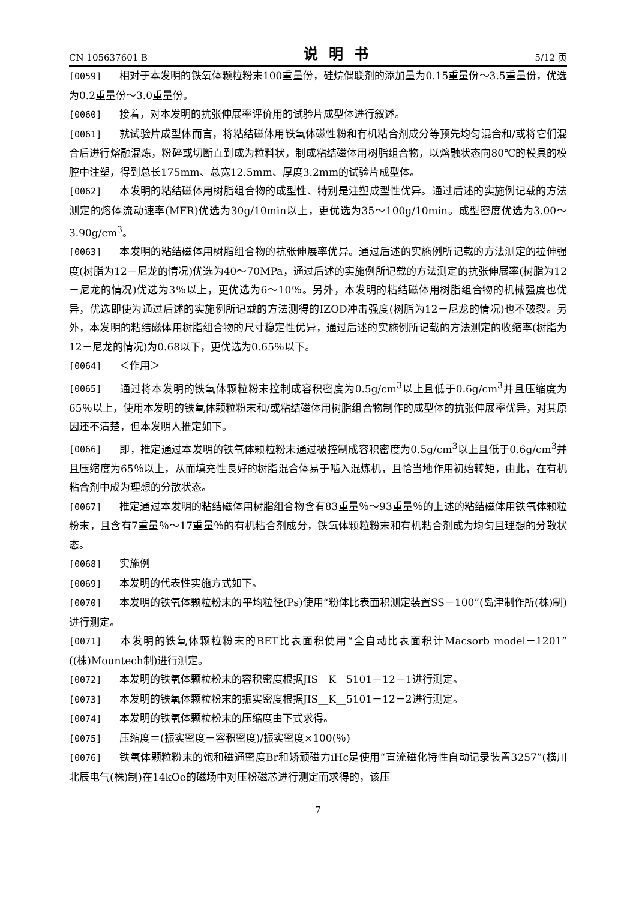CN 105637601 B 说明书 5/12 页
[0059] 相对于本发明的铁氧体颗粒粉末100重量份，硅烷偶联剂的添加量为0.15重量份～3.5重量份，优选为0.2重量份～3.0重量份。
[0060] 接着，对本发明的抗张伸展率评价用的试验片成型体进行叙述。
[0061] 就试验片成型体而言，将粘结磁体用铁氧体磁性粉和有机粘合剂成分等预先均匀混合和/或将它们混合后进行熔融混炼，粉碎或切断直到成为粒料状，制成粘结磁体用树脂组合物，以熔融状态向80℃的模具的模腔中注塑，得到总长175mm、总宽12.5mm、厚度3.2mm的试验片成型体。
[0062] 本发明的粘结磁体用树脂组合物的成型性、特别是注塑成型性优异。通过后述的实施例记载的方法测定的熔体流动速率(MFR)优选为30g/10min以上，更优选为35～100g/10min。成型密度优选为3.00～3.90g/cm<sup>3</sup>。
[0063] 本发明的粘结磁体用树脂组合物的抗张伸展率优异。通过后述的实施例所记载的方法测定的拉伸强度(树脂为12－尼龙的情况)优选为40～70MPa，通过后述的实施例所记载的方法测定的抗张伸展率(树脂为12－尼龙的情况)优选为3％以上，更优选为6～10％。另外，本发明的粘结磁体用树脂组合物的机械强度也优异，优选即使为通过后述的实施例所记载的方法测得的IZOD冲击强度(树脂为12－尼龙的情况)也不破裂。另外，本发明的粘结磁体用树脂组合物的尺寸稳定性优异，通过后述的实施例所记载的方法测定的收缩率(树脂为12－尼龙的情况)为0.68以下，更优选为0.65％以下。
[0064] ＜作用＞
[0065] 通过将本发明的铁氧体颗粒粉末控制成容积密度为0.5g/cm<sup>3</sup>以上且低于0.6g/cm<sup>3</sup>并且压缩度为65％以上，使用本发明的铁氧体颗粒粉末和/或粘结磁体用树脂组合物制作的成型体的抗张伸展率优异，对其原因还不清楚，但本发明人推定如下。
[0066] 即，推定通过本发明的铁氧体颗粒粉末通过被控制成容积密度为0.5g/cm<sup>3</sup>以上且低于0.6g/cm<sup>3</sup>并且压缩度为65％以上，从而填充性良好的树脂混合体易于啮入混炼机，且恰当地作用初始转矩，由此，在有机粘合剂中成为理想的分散状态。
[0067] 推定通过本发明的粘结磁体用树脂组合物含有83重量％～93重量％的上述的粘结磁体用铁氧体颗粒粉末，且含有7重量％～17重量％的有机粘合剂成分，铁氧体颗粒粉末和有机粘合剂成为均匀且理想的分散状态。
[0068] 实施例
[0069] 本发明的代表性实施方式如下。
[0070] 本发明的铁氧体颗粒粉末的平均粒径(Ps)使用“粉体比表面积测定装置SS－100”(岛津制作所(株)制)进行测定。
[0071] 本发明的铁氧体颗粒粉末的BET比表面积使用“全自动比表面积计Macsorb model－1201”((株)Mountech制)进行测定。
[0072] 本发明的铁氧体颗粒粉末的容积密度根据JIS__K__5101－12－1进行测定。
[0073] 本发明的铁氧体颗粒粉末的振实密度根据JIS__K__5101－12－2进行测定。
[0074] 本发明的铁氧体颗粒粉末的压缩度由下式求得。
[0075] 压缩度＝(振实密度－容积密度)/振实密度×100(％)
[0076] 铁氧体颗粒粉末的饱和磁通密度Br和矫顽磁力iHc是使用“直流磁化特性自动记录装置3257”(横川北辰电气(株)制)在14kOe的磁场中对压粉磁芯进行测定而求得的，该压
7